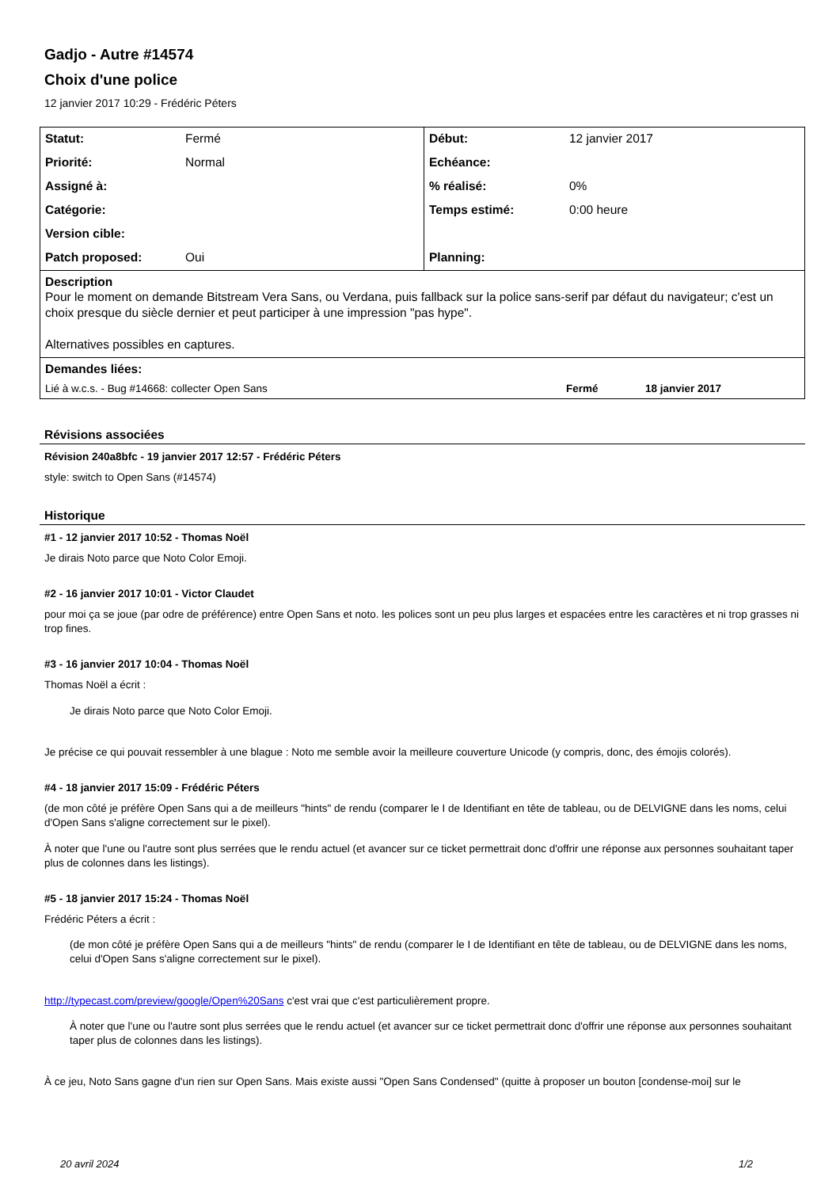Gadjo - Autre #14574
Choix d'une police
12 janvier 2017 10:29 - Frédéric Péters
| Statut: | Fermé | Début: | 12 janvier 2017 |
| Priorité: | Normal | Echéance: | |
| Assigné à: | | % réalisé: | 0% |
| Catégorie: | | Temps estimé: | 0:00 heure |
| Version cible: | | | |
| Patch proposed: | Oui | Planning: | |
| Description Pour le moment on demande Bitstream Vera Sans, ou Verdana, puis fallback sur la police sans-serif par défaut du navigateur; c'est un choix presque du siècle dernier et peut participer à une impression "pas hype". Alternatives possibles en captures. | | | |
| Demandes liées: Lié à w.c.s. - Bug #14668: collecter Open Sans Fermé 18 janvier 2017 | | | |
Révisions associées
Révision 240a8bfc - 19 janvier 2017 12:57 - Frédéric Péters
style: switch to Open Sans (#14574)
Historique
#1 - 12 janvier 2017 10:52 - Thomas Noël
Je dirais Noto parce que Noto Color Emoji.
#2 - 16 janvier 2017 10:01 - Victor Claudet
pour moi ça se joue (par odre de préférence) entre Open Sans et noto. les polices sont un peu plus larges et espacées entre les caractères et ni trop grasses ni trop fines.
#3 - 16 janvier 2017 10:04 - Thomas Noël
Thomas Noël a écrit :
Je dirais Noto parce que Noto Color Emoji.
Je précise ce qui pouvait ressembler à une blague : Noto me semble avoir la meilleure couverture Unicode (y compris, donc, des émojis colorés).
#4 - 18 janvier 2017 15:09 - Frédéric Péters
(de mon côté je préfère Open Sans qui a de meilleurs "hints" de rendu (comparer le I de Identifiant en tête de tableau, ou de DELVIGNE dans les noms, celui d'Open Sans s'aligne correctement sur le pixel).
À noter que l'une ou l'autre sont plus serrées que le rendu actuel (et avancer sur ce ticket permettrait donc d'offrir une réponse aux personnes souhaitant taper plus de colonnes dans les listings).
#5 - 18 janvier 2017 15:24 - Thomas Noël
Frédéric Péters a écrit :
(de mon côté je préfère Open Sans qui a de meilleurs "hints" de rendu (comparer le I de Identifiant en tête de tableau, ou de DELVIGNE dans les noms, celui d'Open Sans s'aligne correctement sur le pixel).
http://typecast.com/preview/google/Open%20Sans c'est vrai que c'est particulièrement propre.
À noter que l'une ou l'autre sont plus serrées que le rendu actuel (et avancer sur ce ticket permettrait donc d'offrir une réponse aux personnes souhaitant taper plus de colonnes dans les listings).
À ce jeu, Noto Sans gagne d'un rien sur Open Sans. Mais existe aussi "Open Sans Condensed" (quitte à proposer un bouton [condense-moi] sur le
20 avril 2024 1/2